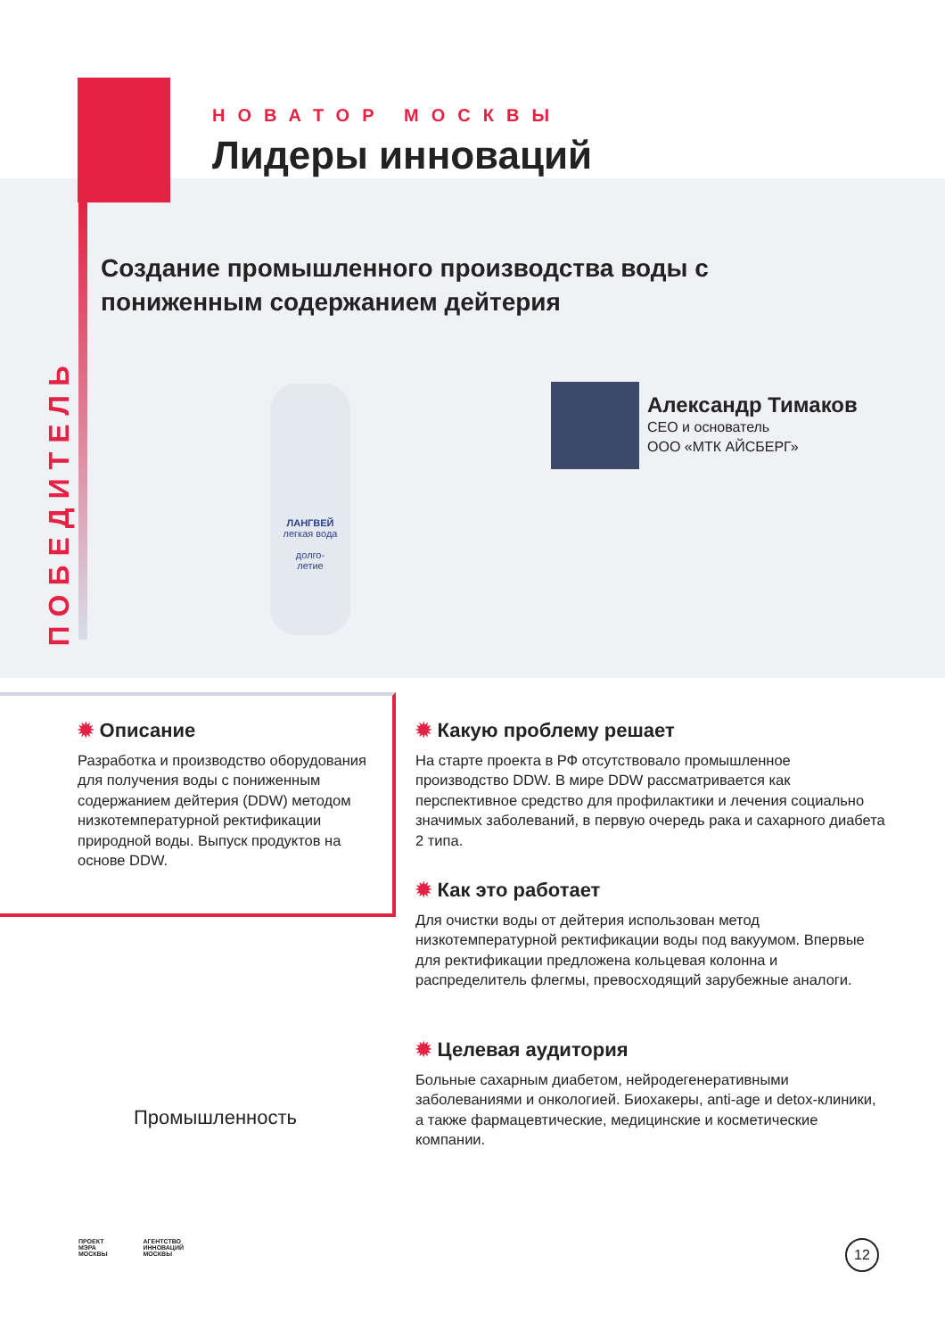НОВАТОР МОСКВЫ
Лидеры инноваций
Создание промышленного производства воды с пониженным содержанием дейтерия
ПОБЕДИТЕЛЬ
ЛАНГВЕЙ
легкая вода
долго-
летие
Александр Тимаков
CEO и основатель
ООО «МТК АЙСБЕРГ»
✹ Описание
Разработка и производство оборудования для получения воды с пониженным содержанием дейтерия (DDW) методом низкотемпературной ректификации природной воды. Выпуск продуктов на основе DDW.
✹ Какую проблему решает
На старте проекта в РФ отсутствовало промышленное производство DDW. В мире DDW рассматривается как перспективное средство для профилактики и лечения социально значимых заболеваний, в первую очередь рака и сахарного диабета 2 типа.
✹ Как это работает
Для очистки воды от дейтерия использован метод низкотемпературной ректификации воды под вакуумом. Впервые для ректификации предложена кольцевая колонна и распределитель флегмы, превосходящий зарубежные аналоги.
✹ Целевая аудитория
Больные сахарным диабетом, нейродегенеративными заболеваниями и онкологией. Биохакеры, anti-age и detox-клиники, а также фармацевтические, медицинские и косметические компании.
Промышленность
ПРОЕКТ
МЭРА
МОСКВЫ
АГЕНТСТВО
ИННОВАЦИЙ
МОСКВЫ
12